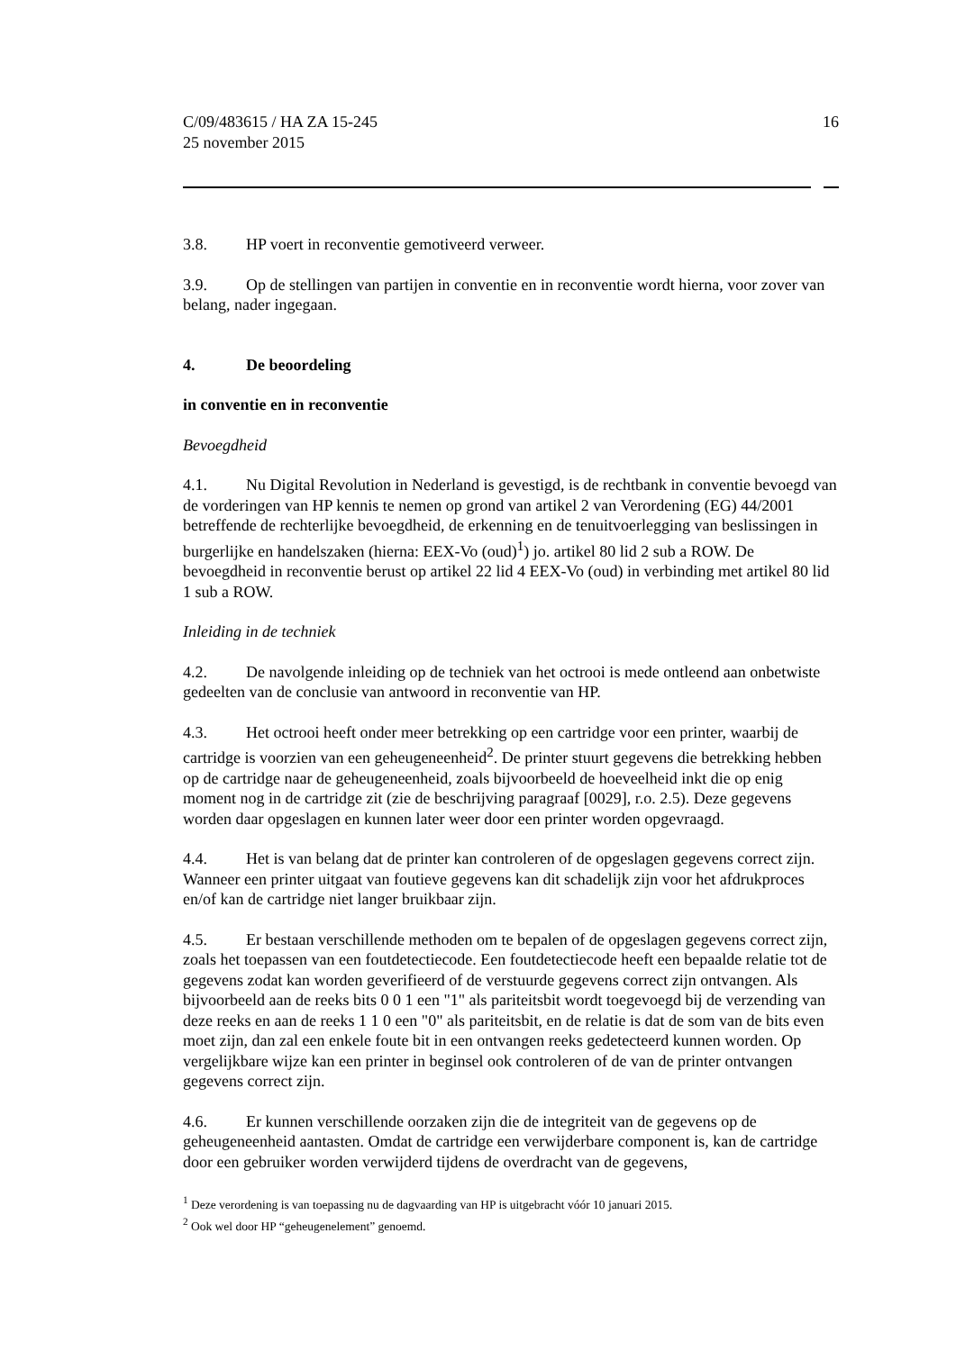C/09/483615 / HA ZA 15-245
25 november 2015
16
3.8. HP voert in reconventie gemotiveerd verweer.
3.9. Op de stellingen van partijen in conventie en in reconventie wordt hierna, voor zover van belang, nader ingegaan.
4. De beoordeling
in conventie en in reconventie
Bevoegdheid
4.1. Nu Digital Revolution in Nederland is gevestigd, is de rechtbank in conventie bevoegd van de vorderingen van HP kennis te nemen op grond van artikel 2 van Verordening (EG) 44/2001 betreffende de rechterlijke bevoegdheid, de erkenning en de tenuitvoerlegging van beslissingen in burgerlijke en handelszaken (hierna: EEX-Vo (oud)<sup>1</sup>) jo. artikel 80 lid 2 sub a ROW. De bevoegdheid in reconventie berust op artikel 22 lid 4 EEX-Vo (oud) in verbinding met artikel 80 lid 1 sub a ROW.
Inleiding in de techniek
4.2. De navolgende inleiding op de techniek van het octrooi is mede ontleend aan onbetwiste gedeelten van de conclusie van antwoord in reconventie van HP.
4.3. Het octrooi heeft onder meer betrekking op een cartridge voor een printer, waarbij de cartridge is voorzien van een geheugeneenheid<sup>2</sup>. De printer stuurt gegevens die betrekking hebben op de cartridge naar de geheugeneenheid, zoals bijvoorbeeld de hoeveelheid inkt die op enig moment nog in de cartridge zit (zie de beschrijving paragraaf [0029], r.o. 2.5). Deze gegevens worden daar opgeslagen en kunnen later weer door een printer worden opgevraagd.
4.4. Het is van belang dat de printer kan controleren of de opgeslagen gegevens correct zijn. Wanneer een printer uitgaat van foutieve gegevens kan dit schadelijk zijn voor het afdrukproces en/of kan de cartridge niet langer bruikbaar zijn.
4.5. Er bestaan verschillende methoden om te bepalen of de opgeslagen gegevens correct zijn, zoals het toepassen van een foutdetectiecode. Een foutdetectiecode heeft een bepaalde relatie tot de gegevens zodat kan worden geverifieerd of de verstuurde gegevens correct zijn ontvangen. Als bijvoorbeeld aan de reeks bits 0 0 1 een "1" als pariteitsbit wordt toegevoegd bij de verzending van deze reeks en aan de reeks 1 1 0 een "0" als pariteitsbit, en de relatie is dat de som van de bits even moet zijn, dan zal een enkele foute bit in een ontvangen reeks gedetecteerd kunnen worden. Op vergelijkbare wijze kan een printer in beginsel ook controleren of de van de printer ontvangen gegevens correct zijn.
4.6. Er kunnen verschillende oorzaken zijn die de integriteit van de gegevens op de geheugeneenheid aantasten. Omdat de cartridge een verwijderbare component is, kan de cartridge door een gebruiker worden verwijderd tijdens de overdracht van de gegevens,
<sup>1</sup> Deze verordening is van toepassing nu de dagvaarding van HP is uitgebracht vóór 10 januari 2015.
<sup>2</sup> Ook wel door HP “geheugenelement” genoemd.